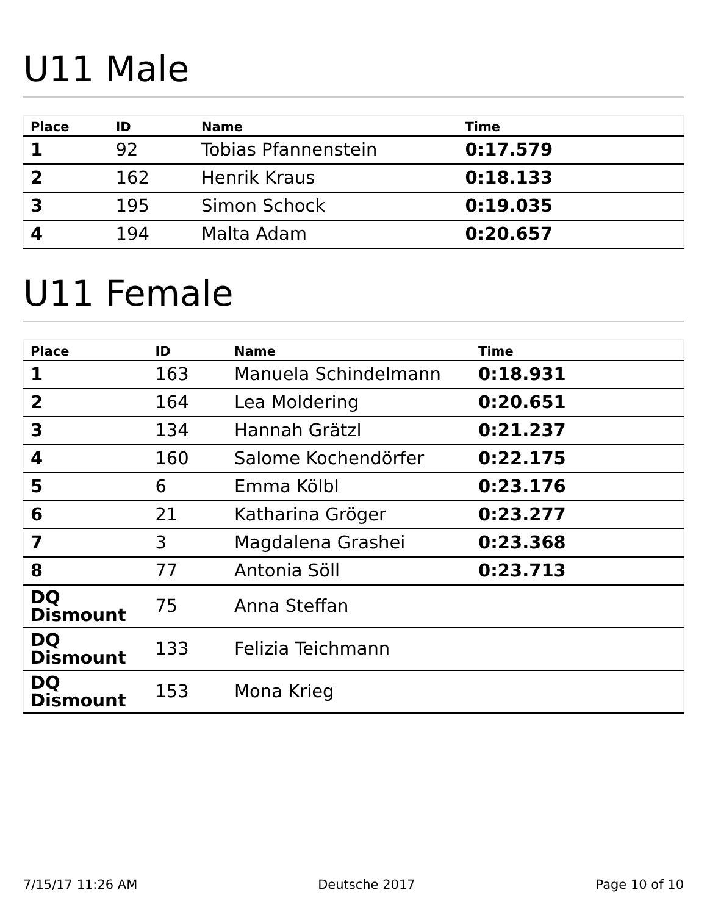U11 Male
| Place | ID | Name | Time |
| --- | --- | --- | --- |
| 1 | 92 | Tobias Pfannenstein | 0:17.579 |
| 2 | 162 | Henrik Kraus | 0:18.133 |
| 3 | 195 | Simon Schock | 0:19.035 |
| 4 | 194 | Malta Adam | 0:20.657 |
U11 Female
| Place | ID | Name | Time |
| --- | --- | --- | --- |
| 1 | 163 | Manuela Schindelmann | 0:18.931 |
| 2 | 164 | Lea Moldering | 0:20.651 |
| 3 | 134 | Hannah Grätzl | 0:21.237 |
| 4 | 160 | Salome Kochendörfer | 0:22.175 |
| 5 | 6 | Emma Kölbl | 0:23.176 |
| 6 | 21 | Katharina Gröger | 0:23.277 |
| 7 | 3 | Magdalena Grashei | 0:23.368 |
| 8 | 77 | Antonia Söll | 0:23.713 |
| DQ Dismount | 75 | Anna Steffan | |
| DQ Dismount | 133 | Felizia Teichmann | |
| DQ Dismount | 153 | Mona Krieg | |
7/15/17 11:26 AM Deutsche 2017 Page 10 of 10